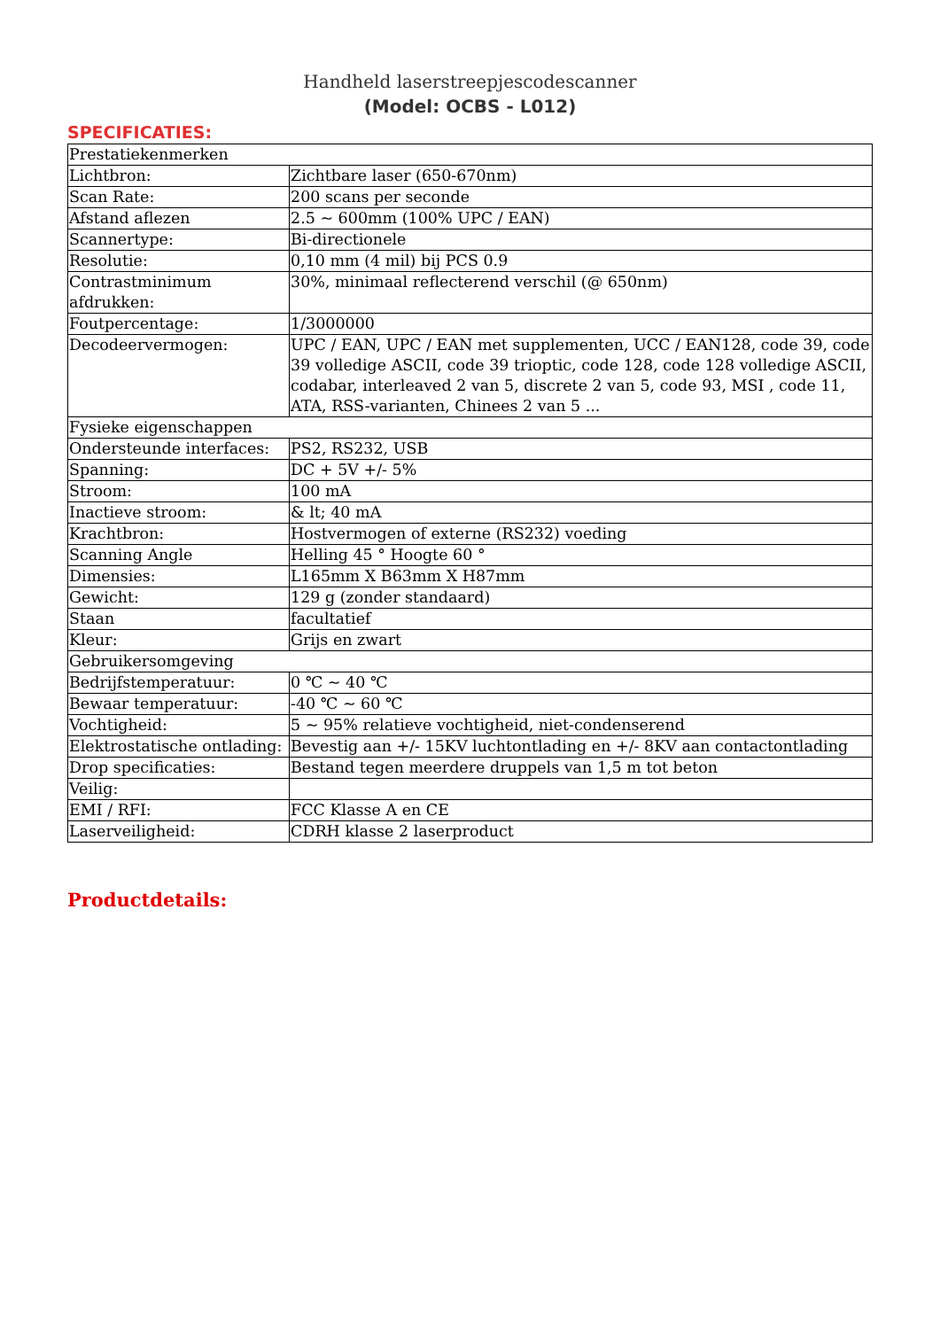Handheld laserstreepjescodescanner
(Model: OCBS - L012)
SPECIFICATIES:
| Prestatiekenmerken | |
| Lichtbron: | Zichtbare laser (650-670nm) |
| Scan Rate: | 200 scans per seconde |
| Afstand aflezen | 2.5 ~ 600mm (100% UPC / EAN) |
| Scannertype: | Bi-directionele |
| Resolutie: | 0,10 mm (4 mil) bij PCS 0.9 |
| Contrastminimum afdrukken: | 30%, minimaal reflecterend verschil (@ 650nm) |
| Foutpercentage: | 1/3000000 |
| Decodeervermogen: | UPC / EAN, UPC / EAN met supplementen, UCC / EAN128, code 39, code 39 volledige ASCII, code 39 trioptic, code 128, code 128 volledige ASCII, codabar, interleaved 2 van 5, discrete 2 van 5, code 93, MSI , code 11, ATA, RSS-varianten, Chinees 2 van 5 ... |
| Fysieke eigenschappen | |
| Ondersteunde interfaces: | PS2, RS232, USB |
| Spanning: | DC + 5V +/- 5% |
| Stroom: | 100 mA |
| Inactieve stroom: | & lt; 40 mA |
| Krachtbron: | Hostvermogen of externe (RS232) voeding |
| Scanning Angle | Helling 45 ° Hoogte 60 ° |
| Dimensies: | L165mm X B63mm X H87mm |
| Gewicht: | 129 g (zonder standaard) |
| Staan | facultatief |
| Kleur: | Grijs en zwart |
| Gebruikersomgeving | |
| Bedrijfstemperatuur: | 0 ℃ ~ 40 ℃ |
| Bewaar temperatuur: | -40 ℃ ~ 60 ℃ |
| Vochtigheid: | 5 ~ 95% relatieve vochtigheid, niet-condenserend |
| Elektrostatische ontlading: | Bevestig aan +/- 15KV luchtontlading en +/- 8KV aan contactontlading |
| Drop specificaties: | Bestand tegen meerdere druppels van 1,5 m tot beton |
| Veilig: | |
| EMI / RFI: | FCC Klasse A en CE |
| Laserveiligheid: | CDRH klasse 2 laserproduct |
Productdetails: